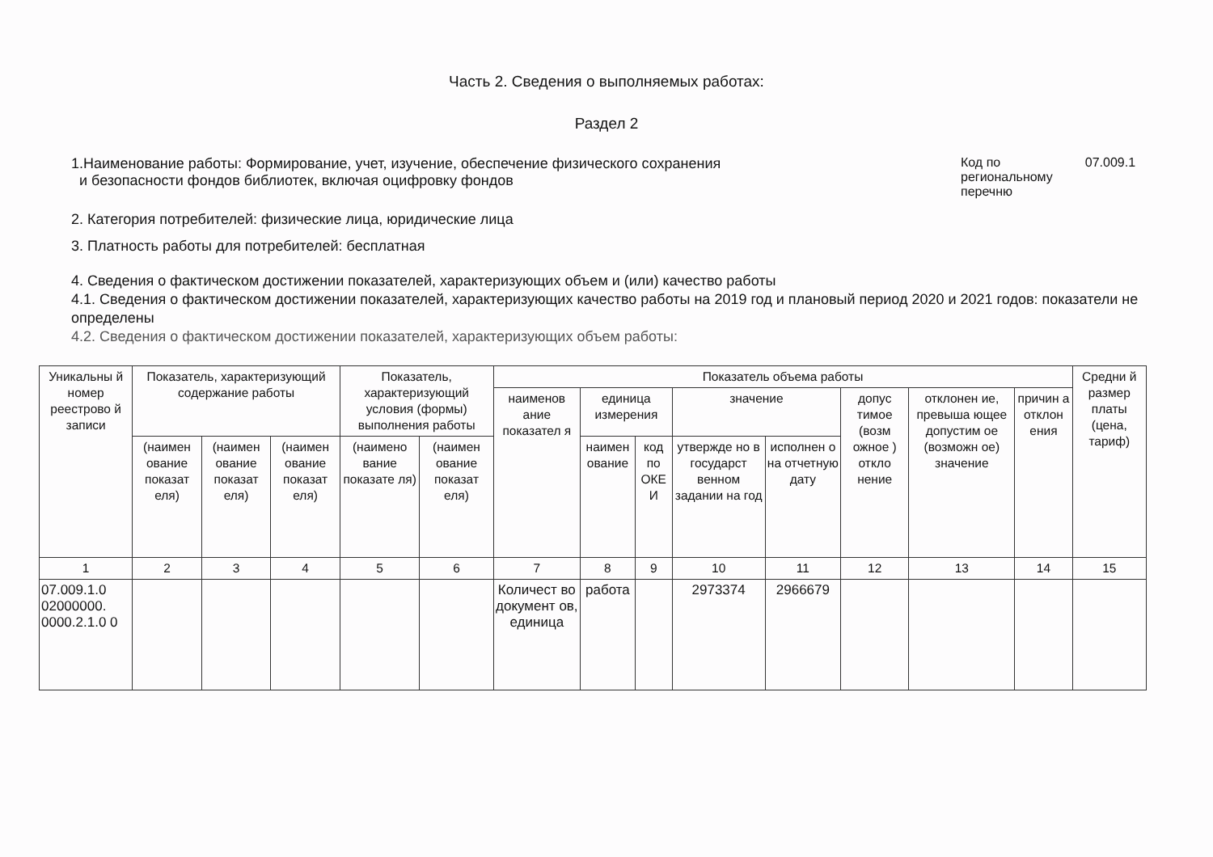Часть 2. Сведения о выполняемых работах:
Раздел 2
1.Наименование работы: Формирование, учет, изучение, обеспечение физического сохранения
и безопасности фондов библиотек, включая оцифровку фондов
Код по
региональному
перечню
07.009.1
2. Категория потребителей: физические лица, юридические лица
3. Платность работы для потребителей: бесплатная
4. Сведения о фактическом достижении показателей, характеризующих объем и (или) качество работы
4.1. Сведения о фактическом достижении показателей, характеризующих качество работы на 2019 год и плановый период 2020 и 2021 годов: показатели не определены
4.2. Сведения о фактическом достижении показателей, характеризующих объем работы:
| Уникальны й номер реестрово й записи | Показатель, характеризующий содержание работы | | | Показатель, характеризующий условия (формы) выполнения работы | | Показатель объема работы | | | | | | | | Средни й размер платы (цена, тариф) |
| --- | --- | --- | --- | --- | --- | --- | --- | --- | --- | --- | --- | --- | --- | --- |
| | | | | | | наименов ание показател я | единица измерения | | значение | | допус тимое (возм ожное ) откло нение | отклонен ие, превыша ющее допустим ое (возможн ое) значение | причин а отклон ения | |
| | (наимен ование показат еля) | (наимен ование показат еля) | (наимен ование показат еля) | (наимено вание показате ля) | (наимен ование показат еля) | | наимен ование | код по ОКЕ И | утвержде но в государст венном задании на год | исполнен о на отчетную дату | | | | |
| 1 | 2 | 3 | 4 | 5 | 6 | 7 | 8 | 9 | 10 | 11 | 12 | 13 | 14 | 15 |
| 07.009.1.0 02000000. 0000.2.1.0 0 | | | | | | Количест во документ ов, единица | работа | | 2973374 | 2966679 | | | | |